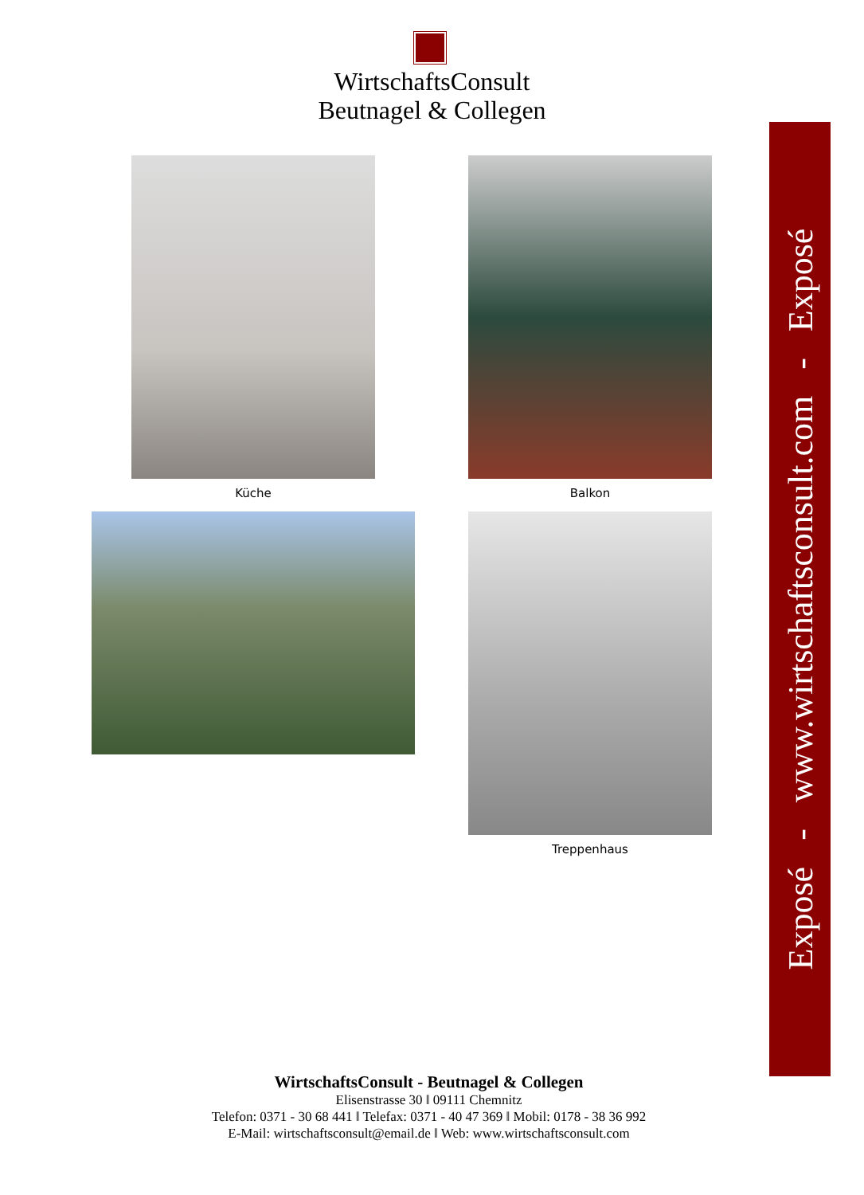WirtschaftsConsult
Beutnagel & Collegen
Küche Balkon
Treppenhaus
Exposé - www.wirtschaftsconsult.com - Exposé
WirtschaftsConsult - Beutnagel & Collegen
Elisenstrasse 30 ‖ 09111 Chemnitz
Telefon: 0371 - 30 68 441 ‖ Telefax: 0371 - 40 47 369 ‖ Mobil: 0178 - 38 36 992
E-Mail: wirtschaftsconsult@email.de ‖ Web: www.wirtschaftsconsult.com